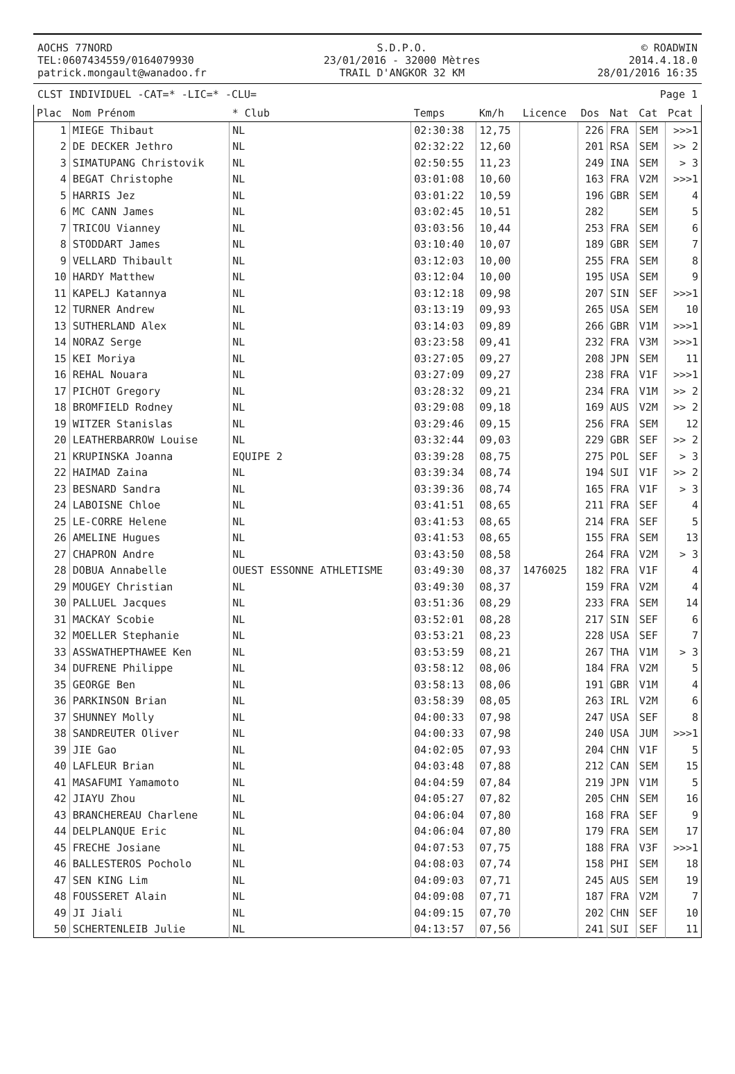AOCHS 77NORD
TEL:0607434559/0164079930
patrick.mongault@wanadoo.fr
S.D.P.O.
23/01/2016 - 32000 Mètres
TRAIL D'ANGKOR 32 KM
© ROADWIN
2014.4.18.0
28/01/2016 16:35
CLST INDIVIDUEL -CAT=* -LIC=* -CLU= Page 1
| Plac | Nom Prénom | * Club | Temps | Km/h | Licence | Dos | Nat | Cat | Pcat |
| --- | --- | --- | --- | --- | --- | --- | --- | --- | --- |
| 1 | MIEGE Thibaut | NL | 02:30:38 | 12,75 | | 226 | FRA | SEM | >>>1 |
| 2 | DE DECKER Jethro | NL | 02:32:22 | 12,60 | | 201 | RSA | SEM | >> 2 |
| 3 | SIMATUPANG Christovik | NL | 02:50:55 | 11,23 | | 249 | INA | SEM | > 3 |
| 4 | BEGAT Christophe | NL | 03:01:08 | 10,60 | | 163 | FRA | V2M | >>>1 |
| 5 | HARRIS Jez | NL | 03:01:22 | 10,59 | | 196 | GBR | SEM | 4 |
| 6 | MC CANN James | NL | 03:02:45 | 10,51 | | 282 | | SEM | 5 |
| 7 | TRICOU Vianney | NL | 03:03:56 | 10,44 | | 253 | FRA | SEM | 6 |
| 8 | STODDART James | NL | 03:10:40 | 10,07 | | 189 | GBR | SEM | 7 |
| 9 | VELLARD Thibault | NL | 03:12:03 | 10,00 | | 255 | FRA | SEM | 8 |
| 10 | HARDY Matthew | NL | 03:12:04 | 10,00 | | 195 | USA | SEM | 9 |
| 11 | KAPELJ Katannya | NL | 03:12:18 | 09,98 | | 207 | SIN | SEF | >>>1 |
| 12 | TURNER Andrew | NL | 03:13:19 | 09,93 | | 265 | USA | SEM | 10 |
| 13 | SUTHERLAND Alex | NL | 03:14:03 | 09,89 | | 266 | GBR | V1M | >>>1 |
| 14 | NORAZ Serge | NL | 03:23:58 | 09,41 | | 232 | FRA | V3M | >>>1 |
| 15 | KEI Moriya | NL | 03:27:05 | 09,27 | | 208 | JPN | SEM | 11 |
| 16 | REHAL Nouara | NL | 03:27:09 | 09,27 | | 238 | FRA | V1F | >>>1 |
| 17 | PICHOT Gregory | NL | 03:28:32 | 09,21 | | 234 | FRA | V1M | >> 2 |
| 18 | BROMFIELD Rodney | NL | 03:29:08 | 09,18 | | 169 | AUS | V2M | >> 2 |
| 19 | WITZER Stanislas | NL | 03:29:46 | 09,15 | | 256 | FRA | SEM | 12 |
| 20 | LEATHERBARROW Louise | NL | 03:32:44 | 09,03 | | 229 | GBR | SEF | >> 2 |
| 21 | KRUPINSKA Joanna | EQUIPE 2 | 03:39:28 | 08,75 | | 275 | POL | SEF | > 3 |
| 22 | HAIMAD Zaina | NL | 03:39:34 | 08,74 | | 194 | SUI | V1F | >> 2 |
| 23 | BESNARD Sandra | NL | 03:39:36 | 08,74 | | 165 | FRA | V1F | > 3 |
| 24 | LABOISNE Chloe | NL | 03:41:51 | 08,65 | | 211 | FRA | SEF | 4 |
| 25 | LE-CORRE Helene | NL | 03:41:53 | 08,65 | | 214 | FRA | SEF | 5 |
| 26 | AMELINE Hugues | NL | 03:41:53 | 08,65 | | 155 | FRA | SEM | 13 |
| 27 | CHAPRON Andre | NL | 03:43:50 | 08,58 | | 264 | FRA | V2M | > 3 |
| 28 | DOBUA Annabelle | OUEST ESSONNE ATHLETISME | 03:49:30 | 08,37 | 1476025 | 182 | FRA | V1F | 4 |
| 29 | MOUGEY Christian | NL | 03:49:30 | 08,37 | | 159 | FRA | V2M | 4 |
| 30 | PALLUEL Jacques | NL | 03:51:36 | 08,29 | | 233 | FRA | SEM | 14 |
| 31 | MACKAY Scobie | NL | 03:52:01 | 08,28 | | 217 | SIN | SEF | 6 |
| 32 | MOELLER Stephanie | NL | 03:53:21 | 08,23 | | 228 | USA | SEF | 7 |
| 33 | ASSWATHEPTHAWEE Ken | NL | 03:53:59 | 08,21 | | 267 | THA | V1M | > 3 |
| 34 | DUFRENE Philippe | NL | 03:58:12 | 08,06 | | 184 | FRA | V2M | 5 |
| 35 | GEORGE Ben | NL | 03:58:13 | 08,06 | | 191 | GBR | V1M | 4 |
| 36 | PARKINSON Brian | NL | 03:58:39 | 08,05 | | 263 | IRL | V2M | 6 |
| 37 | SHUNNEY Molly | NL | 04:00:33 | 07,98 | | 247 | USA | SEF | 8 |
| 38 | SANDREUTER Oliver | NL | 04:00:33 | 07,98 | | 240 | USA | JUM | >>>1 |
| 39 | JIE Gao | NL | 04:02:05 | 07,93 | | 204 | CHN | V1F | 5 |
| 40 | LAFLEUR Brian | NL | 04:03:48 | 07,88 | | 212 | CAN | SEM | 15 |
| 41 | MASAFUMI Yamamoto | NL | 04:04:59 | 07,84 | | 219 | JPN | V1M | 5 |
| 42 | JIAYU Zhou | NL | 04:05:27 | 07,82 | | 205 | CHN | SEM | 16 |
| 43 | BRANCHEREAU Charlene | NL | 04:06:04 | 07,80 | | 168 | FRA | SEF | 9 |
| 44 | DELPLANQUE Eric | NL | 04:06:04 | 07,80 | | 179 | FRA | SEM | 17 |
| 45 | FRECHE Josiane | NL | 04:07:53 | 07,75 | | 188 | FRA | V3F | >>>1 |
| 46 | BALLESTEROS Pocholo | NL | 04:08:03 | 07,74 | | 158 | PHI | SEM | 18 |
| 47 | SEN KING Lim | NL | 04:09:03 | 07,71 | | 245 | AUS | SEM | 19 |
| 48 | FOUSSERET Alain | NL | 04:09:08 | 07,71 | | 187 | FRA | V2M | 7 |
| 49 | JI Jiali | NL | 04:09:15 | 07,70 | | 202 | CHN | SEF | 10 |
| 50 | SCHERTENLEIB Julie | NL | 04:13:57 | 07,56 | | 241 | SUI | SEF | 11 |